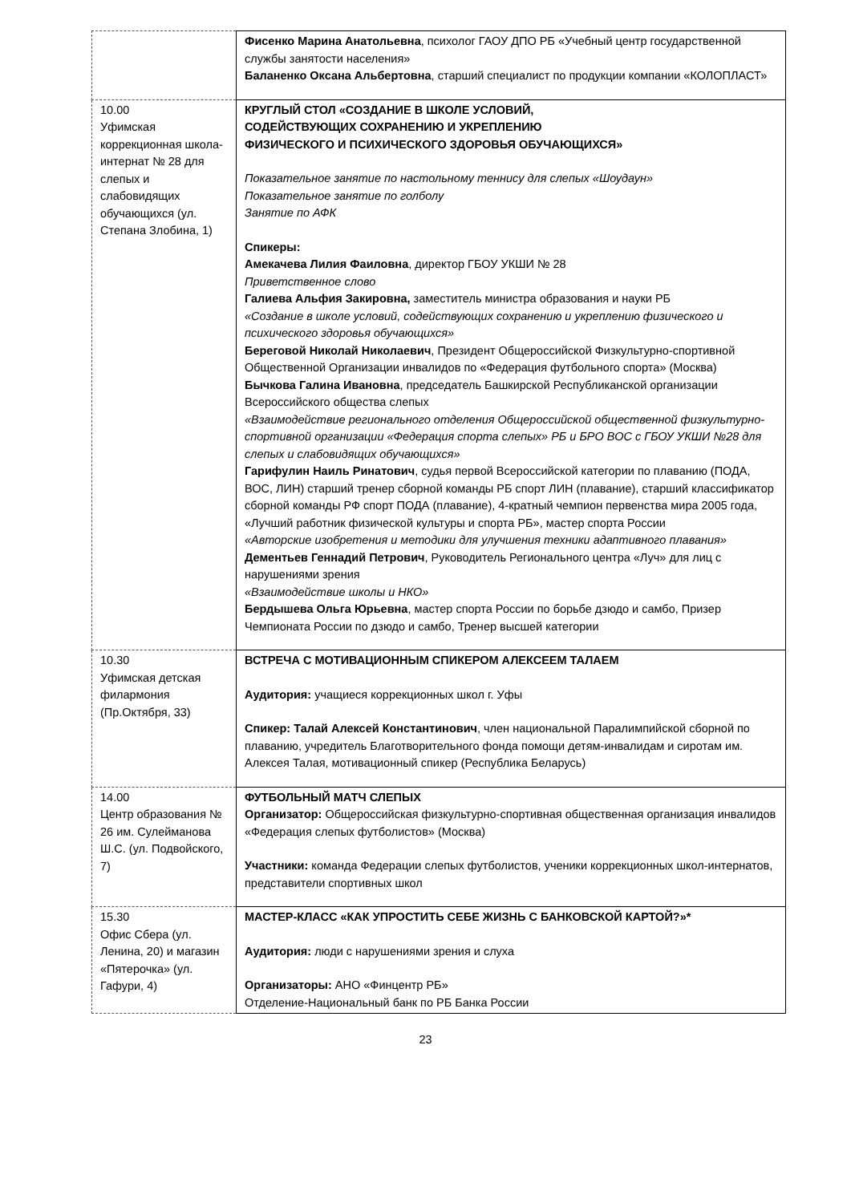| | Фисенко Марина Анатольевна , психолог ГАОУ ДПО РБ «Учебный центр государственной службы занятости населения» Баланенко Оксана Альбертовна , старший специалист по продукции компании «КОЛОПЛАСТ» |
| 10.00 Уфимская коррекционная школа-интернат № 28 для слепых и слабовидящих обучающихся (ул. Степана Злобина, 1) | КРУГЛЫЙ СТОЛ «СОЗДАНИЕ В ШКОЛЕ УСЛОВИЙ, СОДЕЙСТВУЮЩИХ СОХРАНЕНИЮ И УКРЕПЛЕНИЮ ФИЗИЧЕСКОГО И ПСИХИЧЕСКОГО ЗДОРОВЬЯ ОБУЧАЮЩИХСЯ» Показательное занятие по настольному теннису для слепых «Шоудаун» Показательное занятие по голболу Занятие по АФК Спикеры: Амекачева Лилия Фаиловна , директор ГБОУ УКШИ № 28 Приветственное слово Галиева Альфия Закировна, заместитель министра образования и науки РБ «Создание в школе условий, содействующих сохранению и укреплению физического и психического здоровья обучающихся» Береговой Николай Николаевич , Президент Общероссийской Физкультурно-спортивной Общественной Организации инвалидов по «Федерация футбольного спорта» (Москва) Бычкова Галина Ивановна , председатель Башкирской Республиканской организации Всероссийского общества слепых «Взаимодействие регионального отделения Общероссийской общественной физкультурно-спортивной организации «Федерация спорта слепых» РБ и БРО ВОС с ГБОУ УКШИ №28 для слепых и слабовидящих обучающихся» Гарифулин Наиль Ринатович , судья первой Всероссийской категории по плаванию (ПОДА, ВОС, ЛИН) старший тренер сборной команды РБ спорт ЛИН (плавание), старший классификатор сборной команды РФ спорт ПОДА (плавание), 4-кратный чемпион первенства мира 2005 года, «Лучший работник физической культуры и спорта РБ», мастер спорта России «Авторские изобретения и методики для улучшения техники адаптивного плавания» Дементьев Геннадий Петрович , Руководитель Регионального центра «Луч» для лиц с нарушениями зрения «Взаимодействие школы и НКО» Бердышева Ольга Юрьевна , мастер спорта России по борьбе дзюдо и самбо, Призер Чемпионата России по дзюдо и самбо, Тренер высшей категории |
| 10.30 Уфимская детская филармония (Пр.Октября, 33) | ВСТРЕЧА С МОТИВАЦИОННЫМ СПИКЕРОМ АЛЕКСЕЕМ ТАЛАЕМ Аудитория: учащиеся коррекционных школ г. Уфы Спикер: Талай Алексей Константинович , член национальной Паралимпийской сборной по плаванию, учредитель Благотворительного фонда помощи детям-инвалидам и сиротам им. Алексея Талая, мотивационный спикер (Республика Беларусь) |
| 14.00 Центр образования № 26 им. Сулейманова Ш.С. (ул. Подвойского, 7) | ФУТБОЛЬНЫЙ МАТЧ СЛЕПЫХ Организатор: Общероссийская физкультурно-спортивная общественная организация инвалидов «Федерация слепых футболистов» (Москва) Участники: команда Федерации слепых футболистов, ученики коррекционных школ-интернатов, представители спортивных школ |
| 15.30 Офис Сбера (ул. Ленина, 20) и магазин «Пятерочка» (ул. Гафури, 4) | МАСТЕР-КЛАСС «КАК УПРОСТИТЬ СЕБЕ ЖИЗНЬ С БАНКОВСКОЙ КАРТОЙ?»* Аудитория: люди с нарушениями зрения и слуха Организаторы: АНО «Финцентр РБ» Отделение-Национальный банк по РБ Банка России |
23